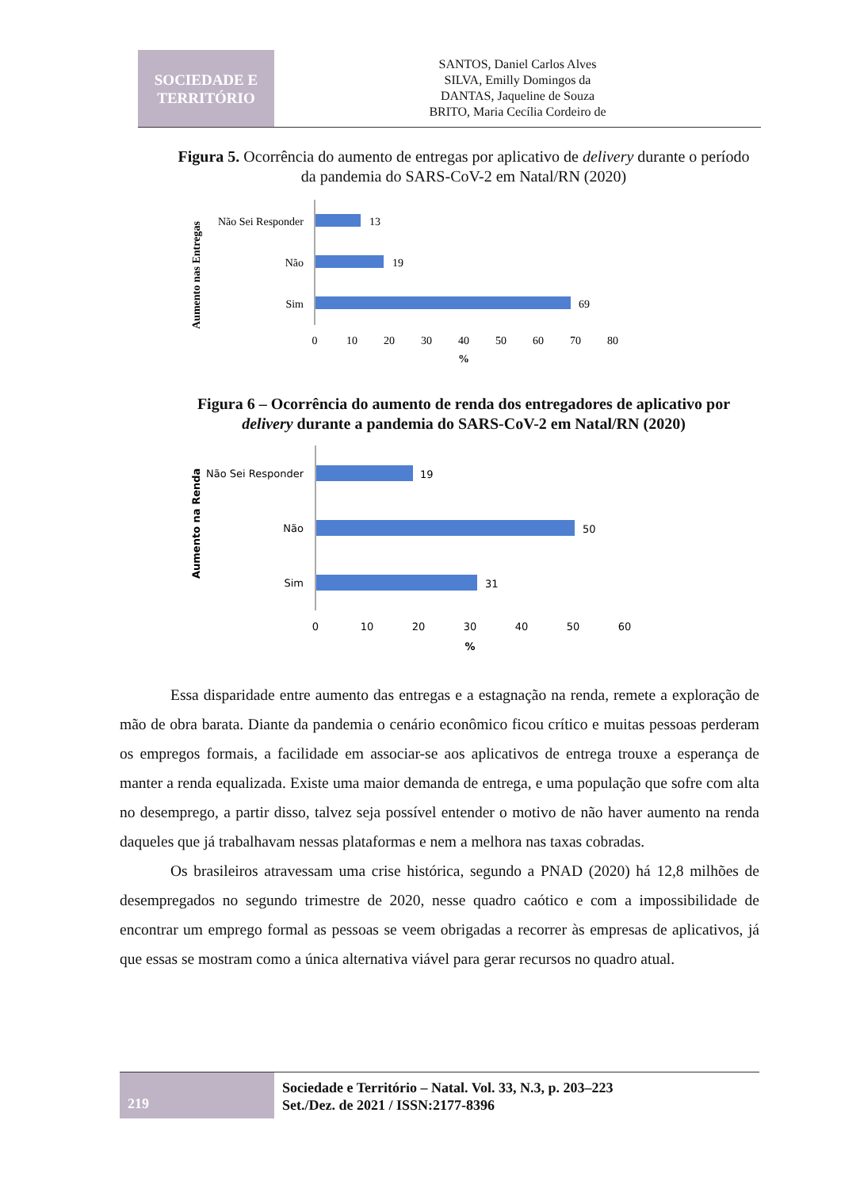SOCIEDADE E
TERRITÓRIO
SANTOS, Daniel Carlos Alves
SILVA, Emilly Domingos da
DANTAS, Jaqueline de Souza
BRITO, Maria Cecília Cordeiro de
Figura 5. Ocorrência do aumento de entregas por aplicativo de delivery durante o período da pandemia do SARS-CoV-2 em Natal/RN (2020)
Aumento nas Entregas
Não Sei Responder
13
Não
19
Sim
69
0
10
20
30
40
50
60
70
80
%
Figura 6 – Ocorrência do aumento de renda dos entregadores de aplicativo por delivery durante a pandemia do SARS-CoV-2 em Natal/RN (2020)
Aumento na Renda
Não Sei Responder
19
Não
50
Sim
31
0
10
20
30
40
50
60
%
Essa disparidade entre aumento das entregas e a estagnação na renda, remete a exploração de mão de obra barata. Diante da pandemia o cenário econômico ficou crítico e muitas pessoas perderam os empregos formais, a facilidade em associar-se aos aplicativos de entrega trouxe a esperança de manter a renda equalizada. Existe uma maior demanda de entrega, e uma população que sofre com alta no desemprego, a partir disso, talvez seja possível entender o motivo de não haver aumento na renda daqueles que já trabalhavam nessas plataformas e nem a melhora nas taxas cobradas.
Os brasileiros atravessam uma crise histórica, segundo a PNAD (2020) há 12,8 milhões de desempregados no segundo trimestre de 2020, nesse quadro caótico e com a impossibilidade de encontrar um emprego formal as pessoas se veem obrigadas a recorrer às empresas de aplicativos, já que essas se mostram como a única alternativa viável para gerar recursos no quadro atual.
219
Sociedade e Território – Natal. Vol. 33, N.3, p. 203–223
Set./Dez. de 2021 / ISSN:2177-8396